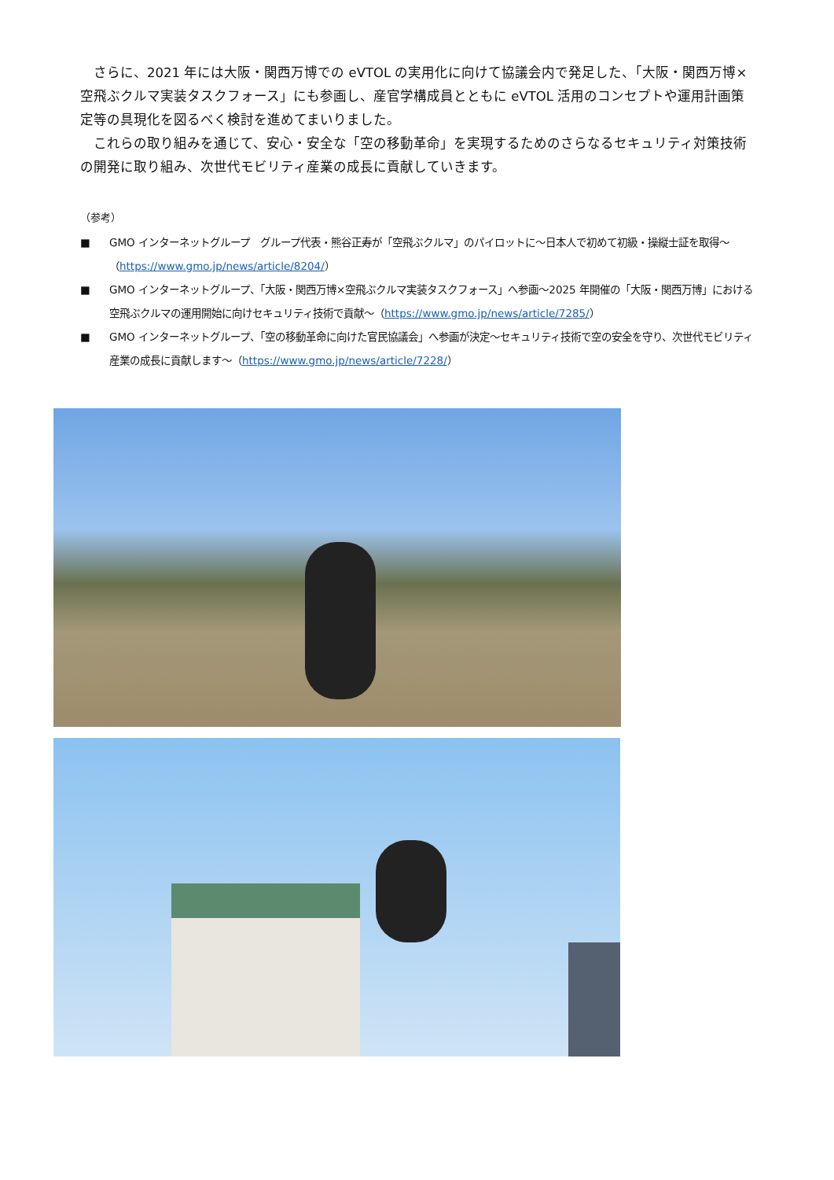さらに、2021 年には大阪・関西万博での eVTOL の実用化に向けて協議会内で発足した、「大阪・関西万博×空飛ぶクルマ実装タスクフォース」にも参画し、産官学構成員とともに eVTOL 活用のコンセプトや運用計画策定等の具現化を図るべく検討を進めてまいりました。
これらの取り組みを通じて、安心・安全な「空の移動革命」を実現するためのさらなるセキュリティ対策技術の開発に取り組み、次世代モビリティ産業の成長に貢献していきます。
（参考）
■ GMO インターネットグループ　グループ代表・熊谷正寿が「空飛ぶクルマ」のパイロットに～日本人で初めて初級・操縦士証を取得～（https://www.gmo.jp/news/article/8204/）
■ GMO インターネットグループ、「大阪・関西万博×空飛ぶクルマ実装タスクフォース」へ参画～2025 年開催の「大阪・関西万博」における空飛ぶクルマの運用開始に向けセキュリティ技術で貢献～（https://www.gmo.jp/news/article/7285/）
■ GMO インターネットグループ、「空の移動革命に向けた官民協議会」へ参画が決定～セキュリティ技術で空の安全を守り、次世代モビリティ産業の成長に貢献します～（https://www.gmo.jp/news/article/7228/）